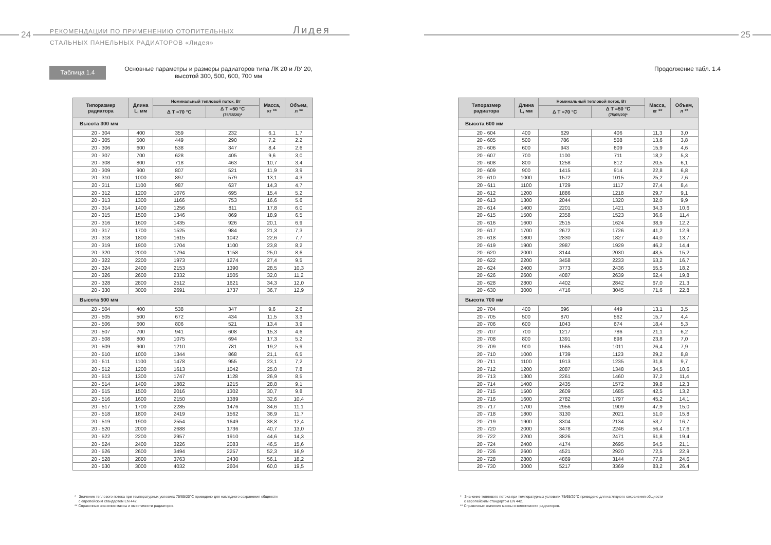24
РЕКОМЕНДАЦИИ ПО ПРИМЕНЕНИЮ ОТОПИТЕЛЬНЫХ
СТАЛЬНЫХ ПАНЕЛЬНЫХ РАДИАТОРОВ «Лидея»
Лидея
Таблица 1.4
Основные параметры и размеры радиаторов типа ЛК 20 и ЛУ 20,
высотой 300, 500, 600, 700 мм
| Типоразмер радиатора | Длина L, мм | Номинальный тепловой поток, Вт | | Масса, кг ** | Объем, л ** |
| --- | --- | --- | --- | --- | --- |
| | | Δ T =70 °C | Δ T =50 °C (75/65/20)* | | |
| Высота 300 мм | | | | | |
| 20 - 304 | 400 | 359 | 232 | 6,1 | 1,7 |
| 20 - 305 | 500 | 449 | 290 | 7,2 | 2,2 |
| 20 - 306 | 600 | 538 | 347 | 8,4 | 2,6 |
| 20 - 307 | 700 | 628 | 405 | 9,6 | 3,0 |
| 20 - 308 | 800 | 718 | 463 | 10,7 | 3,4 |
| 20 - 309 | 900 | 807 | 521 | 11,9 | 3,9 |
| 20 - 310 | 1000 | 897 | 579 | 13,1 | 4,3 |
| 20 - 311 | 1100 | 987 | 637 | 14,3 | 4,7 |
| 20 - 312 | 1200 | 1076 | 695 | 15,4 | 5,2 |
| 20 - 313 | 1300 | 1166 | 753 | 16,6 | 5,6 |
| 20 - 314 | 1400 | 1256 | 811 | 17,8 | 6,0 |
| 20 - 315 | 1500 | 1346 | 869 | 18,9 | 6,5 |
| 20 - 316 | 1600 | 1435 | 926 | 20,1 | 6,9 |
| 20 - 317 | 1700 | 1525 | 984 | 21,3 | 7,3 |
| 20 - 318 | 1800 | 1615 | 1042 | 22,6 | 7,7 |
| 20 - 319 | 1900 | 1704 | 1100 | 23,8 | 8,2 |
| 20 - 320 | 2000 | 1794 | 1158 | 25,0 | 8,6 |
| 20 - 322 | 2200 | 1973 | 1274 | 27,4 | 9,5 |
| 20 - 324 | 2400 | 2153 | 1390 | 28,5 | 10,3 |
| 20 - 326 | 2600 | 2332 | 1505 | 32,0 | 11,2 |
| 20 - 328 | 2800 | 2512 | 1621 | 34,3 | 12,0 |
| 20 - 330 | 3000 | 2691 | 1737 | 36,7 | 12,9 |
| Высота 500 мм | | | | | |
| 20 - 504 | 400 | 538 | 347 | 9,6 | 2,6 |
| 20 - 505 | 500 | 672 | 434 | 11,5 | 3,3 |
| 20 - 506 | 600 | 806 | 521 | 13,4 | 3,9 |
| 20 - 507 | 700 | 941 | 608 | 15,3 | 4,6 |
| 20 - 508 | 800 | 1075 | 694 | 17,3 | 5,2 |
| 20 - 509 | 900 | 1210 | 781 | 19,2 | 5,9 |
| 20 - 510 | 1000 | 1344 | 868 | 21,1 | 6,5 |
| 20 - 511 | 1100 | 1478 | 955 | 23,1 | 7,2 |
| 20 - 512 | 1200 | 1613 | 1042 | 25,0 | 7,8 |
| 20 - 513 | 1300 | 1747 | 1128 | 26,9 | 8,5 |
| 20 - 514 | 1400 | 1882 | 1215 | 28,8 | 9,1 |
| 20 - 515 | 1500 | 2016 | 1302 | 30,7 | 9,8 |
| 20 - 516 | 1600 | 2150 | 1389 | 32,6 | 10,4 |
| 20 - 517 | 1700 | 2285 | 1476 | 34,6 | 11,1 |
| 20 - 518 | 1800 | 2419 | 1562 | 36,9 | 11,7 |
| 20 - 519 | 1900 | 2554 | 1649 | 38,8 | 12,4 |
| 20 - 520 | 2000 | 2688 | 1736 | 40,7 | 13,0 |
| 20 - 522 | 2200 | 2957 | 1910 | 44,6 | 14,3 |
| 20 - 524 | 2400 | 3226 | 2083 | 46,5 | 15,6 |
| 20 - 526 | 2600 | 3494 | 2257 | 52,3 | 16,9 |
| 20 - 528 | 2800 | 3763 | 2430 | 56,1 | 18,2 |
| 20 - 530 | 3000 | 4032 | 2604 | 60,0 | 19,5 |
* Значение теплового потока при температурных условиях 75/65/20°C приведено для наглядного сохранения общности
с европейским стандартом EN 442.
** Справочные значения массы и вместимости радиаторов.
25
Продолжение табл. 1.4
| Типоразмер радиатора | Длина L, мм | Номинальный тепловой поток, Вт | | Масса, кг ** | Объем, л ** |
| --- | --- | --- | --- | --- | --- |
| | | Δ T =70 °C | Δ T =50 °C (75/65/20)* | | |
| Высота 600 мм | | | | | |
| 20 - 604 | 400 | 629 | 406 | 11,3 | 3,0 |
| 20 - 605 | 500 | 786 | 508 | 13,6 | 3,8 |
| 20 - 606 | 600 | 943 | 609 | 15,9 | 4,6 |
| 20 - 607 | 700 | 1100 | 711 | 18,2 | 5,3 |
| 20 - 608 | 800 | 1258 | 812 | 20,5 | 6,1 |
| 20 - 609 | 900 | 1415 | 914 | 22,8 | 6,8 |
| 20 - 610 | 1000 | 1572 | 1015 | 25,2 | 7,6 |
| 20 - 611 | 1100 | 1729 | 1117 | 27,4 | 8,4 |
| 20 - 612 | 1200 | 1886 | 1218 | 29,7 | 9,1 |
| 20 - 613 | 1300 | 2044 | 1320 | 32,0 | 9,9 |
| 20 - 614 | 1400 | 2201 | 1421 | 34,3 | 10,6 |
| 20 - 615 | 1500 | 2358 | 1523 | 36,6 | 11,4 |
| 20 - 616 | 1600 | 2515 | 1624 | 38,9 | 12,2 |
| 20 - 617 | 1700 | 2672 | 1726 | 41,2 | 12,9 |
| 20 - 618 | 1800 | 2830 | 1827 | 44,0 | 13,7 |
| 20 - 619 | 1900 | 2987 | 1929 | 46,2 | 14,4 |
| 20 - 620 | 2000 | 3144 | 2030 | 48,5 | 15,2 |
| 20 - 622 | 2200 | 3458 | 2233 | 53,2 | 16,7 |
| 20 - 624 | 2400 | 3773 | 2436 | 55,5 | 18,2 |
| 20 - 626 | 2600 | 4087 | 2639 | 62,4 | 19,8 |
| 20 - 628 | 2800 | 4402 | 2842 | 67,0 | 21,3 |
| 20 - 630 | 3000 | 4716 | 3045 | 71,6 | 22,8 |
| Высота 700 мм | | | | | |
| 20 - 704 | 400 | 696 | 449 | 13,1 | 3,5 |
| 20 - 705 | 500 | 870 | 562 | 15,7 | 4,4 |
| 20 - 706 | 600 | 1043 | 674 | 18,4 | 5,3 |
| 20 - 707 | 700 | 1217 | 786 | 21,1 | 6,2 |
| 20 - 708 | 800 | 1391 | 898 | 23,8 | 7,0 |
| 20 - 709 | 900 | 1565 | 1011 | 26,4 | 7,9 |
| 20 - 710 | 1000 | 1739 | 1123 | 29,2 | 8,8 |
| 20 - 711 | 1100 | 1913 | 1235 | 31,8 | 9,7 |
| 20 - 712 | 1200 | 2087 | 1348 | 34,5 | 10,6 |
| 20 - 713 | 1300 | 2261 | 1460 | 37,2 | 11,4 |
| 20 - 714 | 1400 | 2435 | 1572 | 39,8 | 12,3 |
| 20 - 715 | 1500 | 2609 | 1685 | 42,5 | 13,2 |
| 20 - 716 | 1600 | 2782 | 1797 | 45,2 | 14,1 |
| 20 - 717 | 1700 | 2956 | 1909 | 47,9 | 15,0 |
| 20 - 718 | 1800 | 3130 | 2021 | 51,0 | 15,8 |
| 20 - 719 | 1900 | 3304 | 2134 | 53,7 | 16,7 |
| 20 - 720 | 2000 | 3478 | 2246 | 56,4 | 17,6 |
| 20 - 722 | 2200 | 3826 | 2471 | 61,8 | 19,4 |
| 20 - 724 | 2400 | 4174 | 2695 | 64,5 | 21,1 |
| 20 - 726 | 2600 | 4521 | 2920 | 72,5 | 22,9 |
| 20 - 728 | 2800 | 4869 | 3144 | 77,8 | 24,6 |
| 20 - 730 | 3000 | 5217 | 3369 | 83,2 | 26,4 |
* Значение теплового потока при температурных условиях 75/65/20°C приведено для наглядного сохранения общности
с европейским стандартом EN 442.
** Справочные значения массы и вместимости радиаторов.